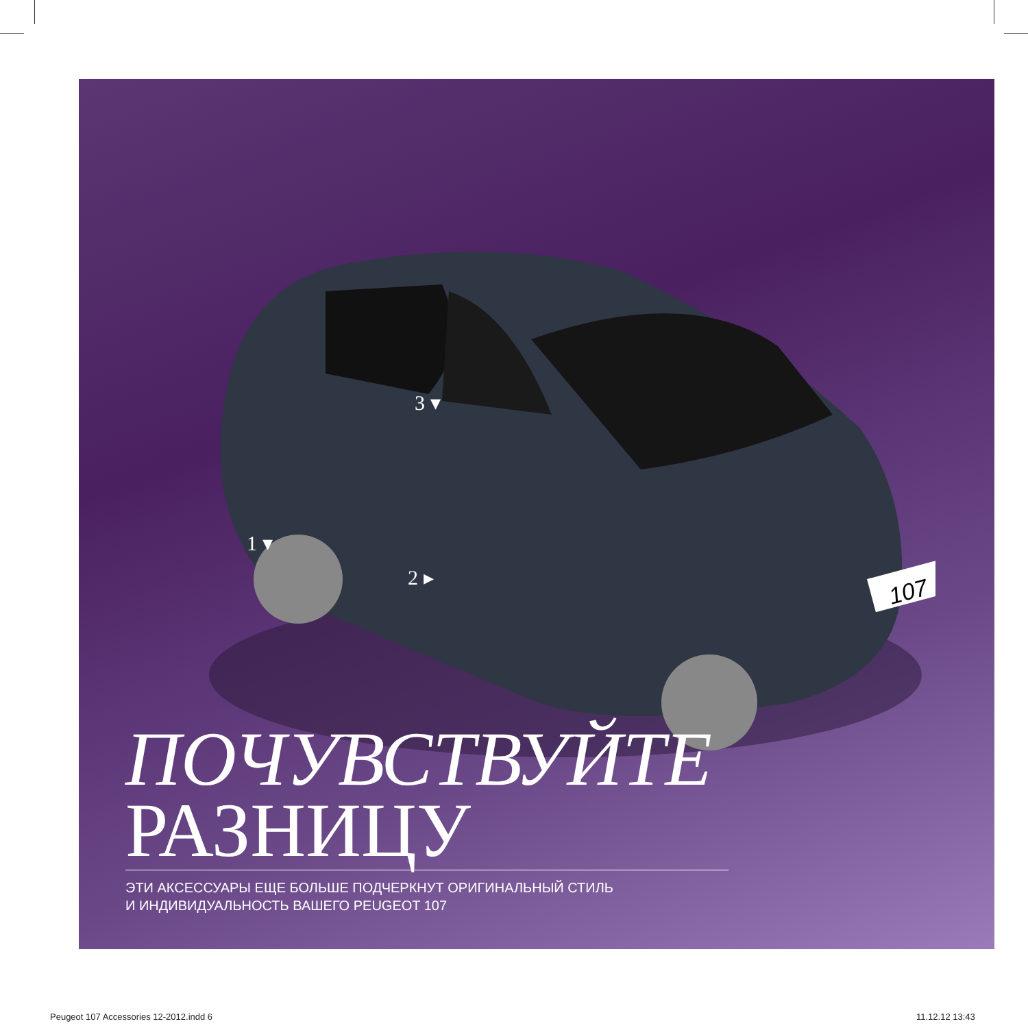107
3 ▾
1 ▾
2 ▸
ПОЧУВСТВУЙТЕ
РАЗНИЦУ
ЭТИ АКСЕССУАРЫ ЕЩЕ БОЛЬШЕ ПОДЧЕРКНУТ ОРИГИНАЛЬНЫЙ СТИЛЬ
И ИНДИВИДУАЛЬНОСТЬ ВАШЕГО PEUGEOT 107
Peugeot 107 Accessories 12-2012.indd 6
11.12.12 13:43